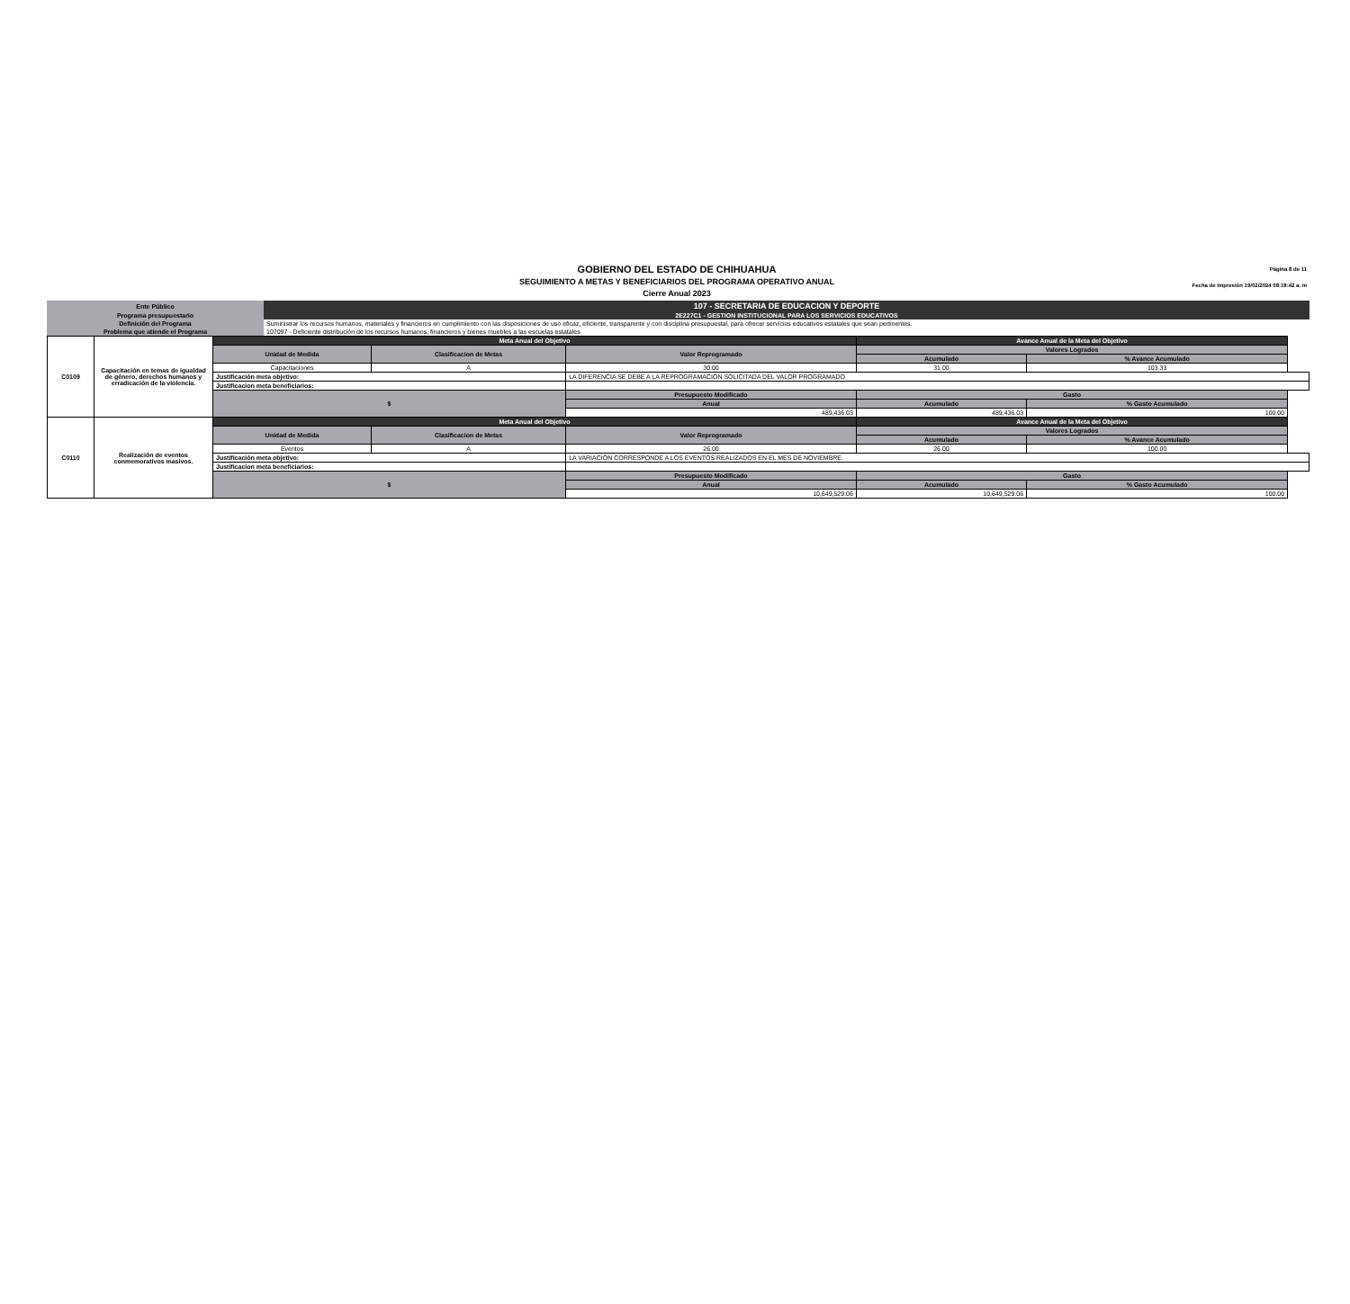GOBIERNO DEL ESTADO DE CHIHUAHUA
SEGUIMIENTO A METAS Y BENEFICIARIOS DEL PROGRAMA OPERATIVO ANUAL
Cierre Anual 2023
Página 8 de 11
Fecha de Impresión 19/02/2024 08:18:42 a. m
| Ente Público | 107 - SECRETARIA DE EDUCACION Y DEPORTE |
| Programa presupuestario | 2E227C1 - GESTION INSTITUCIONAL PARA LOS SERVICIOS EDUCATIVOS |
| Definición del Programa | Suministrar los recursos humanos, materiales y financieros en cumplimiento con las disposiciones de uso eficaz, eficiente, transparente y con disciplina presupuestal, para ofrecer servicios educativos estatales que sean pertinentes. |
| Problema que atiende el Programa | 107097 - Deficiente distribución de los recursos humanos, financieros y bienes muebles a las escuelas estatales |
| C0109 | Capacitación en temas de igualdad de género, derechos humanos y erradicación de la violencia. | Meta Anual del Objetivo | | | Avance Anual de la Meta del Objetivo | | |
| | | Unidad de Medida | Clasificacion de Metas | Valor Reprogramado | Valores Logrados | | |
| | | | | | Acumulado | % Avance Acumulado | |
| | | Capacitaciones | A | 30.00 | 31.00 | 103.33 | |
| | | Justificación meta objetivo: | | LA DIFERENCIA SE DEBE A LA REPROGRAMACIÓN SOLICITADA DEL VALOR PROGRAMADO | | | |
| | | Justificacion meta beneficiarios: | | | | | |
| | | $ | | Presupuesto Modificado | Gasto | | |
| | | | | Anual | Acumulado | % Gasto Acumulado | |
| | | | | 489,436.03 | 489,436.03 | 100.00 | |
| C0110 | Realización de eventos conmemorativos masivos. | Meta Anual del Objetivo | | | Avance Anual de la Meta del Objetivo | | |
| | | Unidad de Medida | Clasificacion de Metas | Valor Reprogramado | Valores Logrados | | |
| | | | | | Acumulado | % Avance Acumulado | |
| | | Eventos | A | 26.00 | 26.00 | 100.00 | |
| | | Justificación meta objetivo: | | LA VARIACIÓN CORRESPONDE A LOS EVENTOS REALIZADOS EN EL MES DE NOVIEMBRE. | | | |
| | | Justificacion meta beneficiarios: | | | | | |
| | | $ | | Presupuesto Modificado | Gasto | | |
| | | | | Anual | Acumulado | % Gasto Acumulado | |
| | | | | 10,649,529.06 | 10,649,529.06 | 100.00 | |